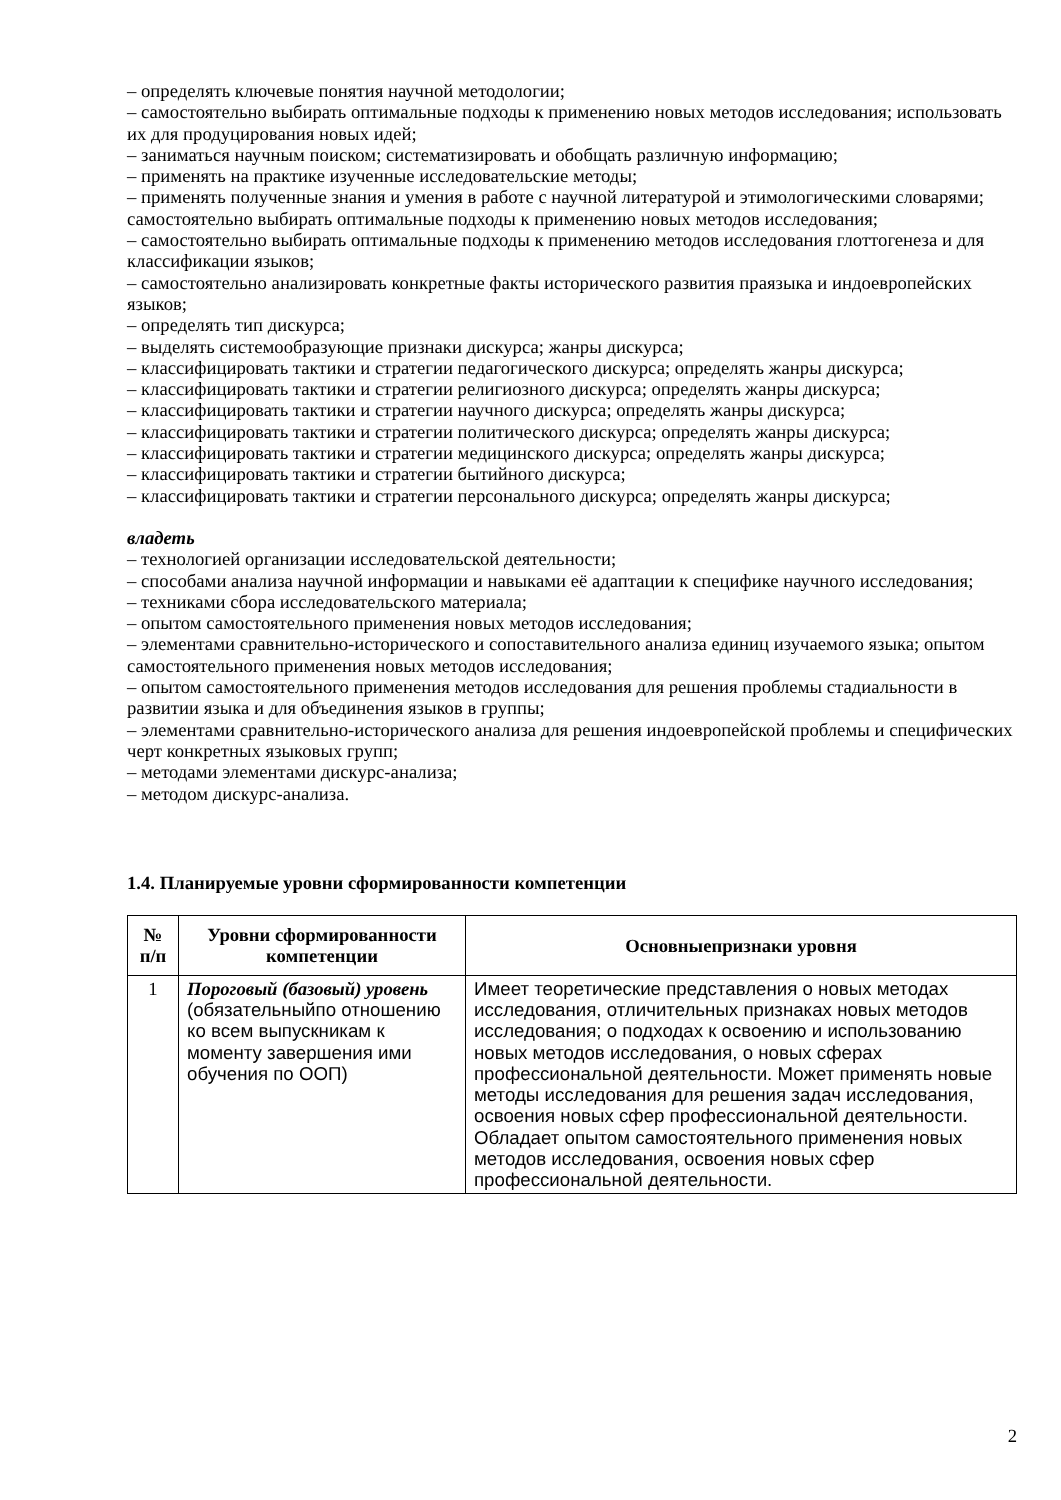– определять ключевые понятия научной методологии;
– самостоятельно выбирать оптимальные подходы к применению новых методов исследования; использовать их для продуцирования новых идей;
– заниматься научным поиском; систематизировать и обобщать различную информацию;
– применять на практике изученные исследовательские методы;
– применять полученные знания и умения в работе с научной литературой и этимологическими словарями; самостоятельно выбирать оптимальные подходы к применению новых методов исследования;
– самостоятельно выбирать оптимальные подходы к применению методов исследования глоттогенеза и для классификации языков;
– самостоятельно анализировать конкретные факты исторического развития праязыка и индоевропейских языков;
– определять тип дискурса;
– выделять системообразующие признаки дискурса; жанры дискурса;
– классифицировать тактики и стратегии педагогического дискурса; определять жанры дискурса;
– классифицировать тактики и стратегии религиозного дискурса; определять жанры дискурса;
– классифицировать тактики и стратегии научного дискурса; определять жанры дискурса;
– классифицировать тактики и стратегии политического дискурса; определять жанры дискурса;
– классифицировать тактики и стратегии медицинского дискурса; определять жанры дискурса;
– классифицировать тактики и стратегии бытийного дискурса;
– классифицировать тактики и стратегии персонального дискурса; определять жанры дискурса;
владеть
– технологией организации исследовательской деятельности;
– способами анализа научной информации и навыками её адаптации к специфике научного исследования;
– техниками сбора исследовательского материала;
– опытом самостоятельного применения новых методов исследования;
– элементами сравнительно-исторического и сопоставительного анализа единиц изучаемого языка; опытом самостоятельного применения новых методов исследования;
– опытом самостоятельного применения методов исследования для решения проблемы стадиальности в развитии языка и для объединения языков в группы;
– элементами сравнительно-исторического анализа для решения индоевропейской проблемы и специфических черт конкретных языковых групп;
– методами элементами дискурс-анализа;
– методом дискурс-анализа.
1.4. Планируемые уровни сформированности компетенции
| № п/п | Уровни сформированности компетенции | Основныепризнаки уровня |
| --- | --- | --- |
| 1 | Пороговый (базовый) уровень (обязательныйпо отношению ко всем выпускникам к моменту завершения ими обучения по ООП) | Имеет теоретические представления о новых методах исследования, отличительных признаках новых методов исследования; о подходах к освоению и использованию новых методов исследования, о новых сферах профессиональной деятельности. Может применять новые методы исследования для решения задач исследования, освоения новых сфер профессиональной деятельности. Обладает опытом самостоятельного применения новых методов исследования, освоения новых сфер профессиональной деятельности. |
2